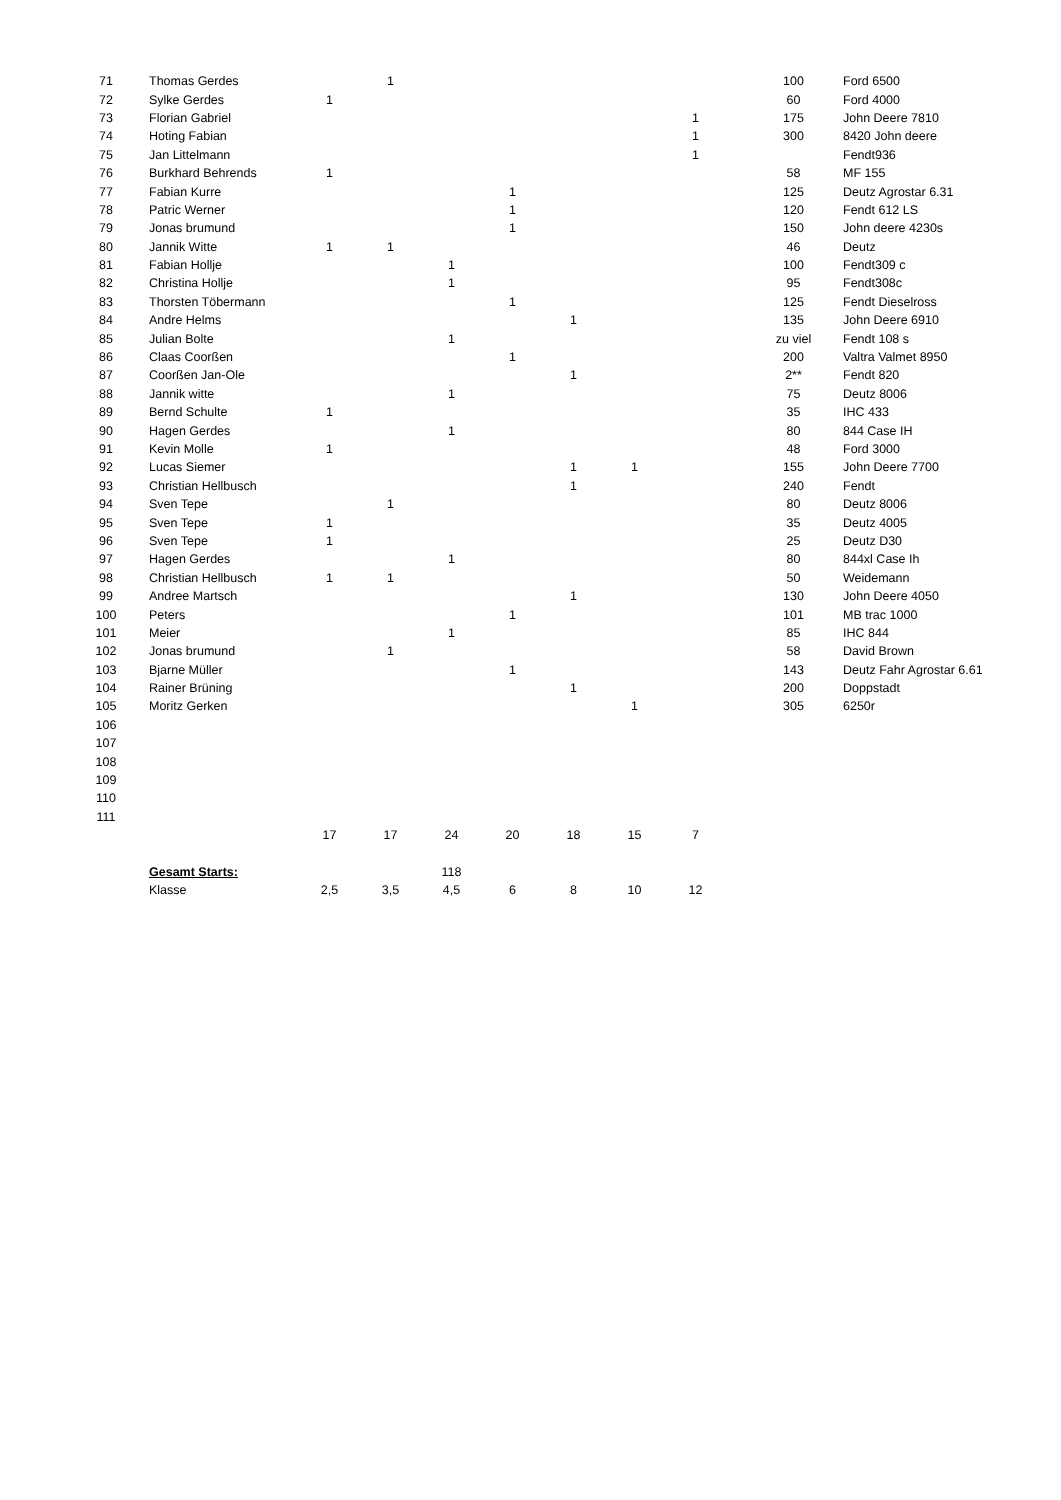| 71 | Thomas Gerdes | | 1 | | | | | | | 100 | Ford 6500 |
| 72 | Sylke Gerdes | 1 | | | | | | | | 60 | Ford 4000 |
| 73 | Florian Gabriel | | | | | | | 1 | | 175 | John Deere 7810 |
| 74 | Hoting Fabian | | | | | | | 1 | | 300 | 8420 John deere |
| 75 | Jan Littelmann | | | | | | | 1 | | | Fendt936 |
| 76 | Burkhard Behrends | 1 | | | | | | | | 58 | MF 155 |
| 77 | Fabian Kurre | | | | 1 | | | | | 125 | Deutz Agrostar 6.31 |
| 78 | Patric Werner | | | | 1 | | | | | 120 | Fendt 612 LS |
| 79 | Jonas brumund | | | | 1 | | | | | 150 | John deere 4230s |
| 80 | Jannik Witte | 1 | 1 | | | | | | | 46 | Deutz |
| 81 | Fabian Hollje | | | 1 | | | | | | 100 | Fendt309 c |
| 82 | Christina Hollje | | | 1 | | | | | | 95 | Fendt308c |
| 83 | Thorsten Töbermann | | | | 1 | | | | | 125 | Fendt Dieselross |
| 84 | Andre Helms | | | | | 1 | | | | 135 | John Deere 6910 |
| 85 | Julian Bolte | | | 1 | | | | | | zu viel | Fendt 108 s |
| 86 | Claas Coorßen | | | | 1 | | | | | 200 | Valtra Valmet 8950 |
| 87 | Coorßen Jan-Ole | | | | | 1 | | | | 2** | Fendt 820 |
| 88 | Jannik witte | | | 1 | | | | | | 75 | Deutz 8006 |
| 89 | Bernd Schulte | 1 | | | | | | | | 35 | IHC 433 |
| 90 | Hagen Gerdes | | | 1 | | | | | | 80 | 844 Case IH |
| 91 | Kevin Molle | 1 | | | | | | | | 48 | Ford 3000 |
| 92 | Lucas Siemer | | | | | 1 | 1 | | | 155 | John Deere 7700 |
| 93 | Christian Hellbusch | | | | | 1 | | | | 240 | Fendt |
| 94 | Sven Tepe | | 1 | | | | | | | 80 | Deutz 8006 |
| 95 | Sven Tepe | 1 | | | | | | | | 35 | Deutz 4005 |
| 96 | Sven Tepe | 1 | | | | | | | | 25 | Deutz D30 |
| 97 | Hagen Gerdes | | | 1 | | | | | | 80 | 844xl Case Ih |
| 98 | Christian Hellbusch | 1 | 1 | | | | | | | 50 | Weidemann |
| 99 | Andree Martsch | | | | | 1 | | | | 130 | John Deere 4050 |
| 100 | Peters | | | | 1 | | | | | 101 | MB trac 1000 |
| 101 | Meier | | | 1 | | | | | | 85 | IHC 844 |
| 102 | Jonas brumund | | 1 | | | | | | | 58 | David Brown |
| 103 | Bjarne Müller | | | | 1 | | | | | 143 | Deutz Fahr Agrostar 6.61 |
| 104 | Rainer Brüning | | | | | 1 | | | | 200 | Doppstadt |
| 105 | Moritz Gerken | | | | | | 1 | | | 305 | 6250r |
| 106 | | | | | | | | | | | |
| 107 | | | | | | | | | | | |
| 108 | | | | | | | | | | | |
| 109 | | | | | | | | | | | |
| 110 | | | | | | | | | | | |
| 111 | | | | | | | | | | | |
| | | 17 | 17 | 24 | 20 | 18 | 15 | 7 | | | |
| | Gesamt Starts: | | | 118 | | | | | | | |
| | Klasse | 2,5 | 3,5 | 4,5 | 6 | 8 | 10 | 12 | | | |